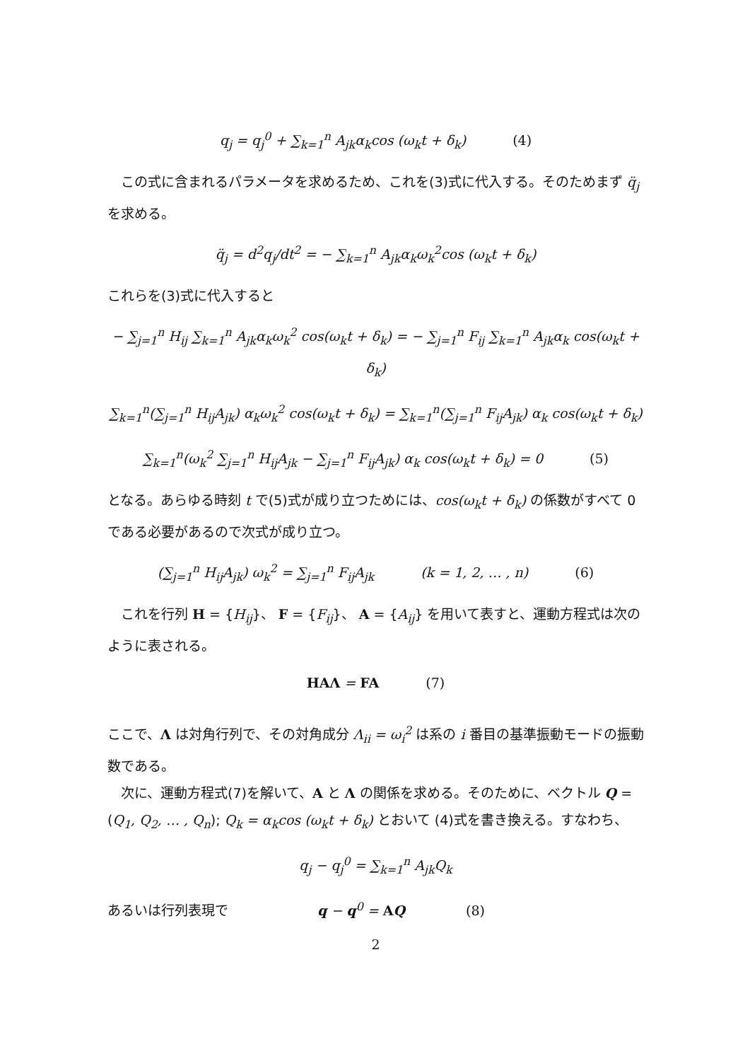q<sub>j</sub> = q<sub>j</sub><sup>0</sup> + ∑<sub>k=1</sub><sup>n</sup> A<sub>jk</sub>α<sub>k</sub>cos (ω<sub>k</sub>t + δ<sub>k</sub>) (4)
この式に含まれるパラメータを求めるため、これを(3)式に代入する。そのためまず q̈<sub>j</sub> を求める。
q̈<sub>j</sub> = d<sup>2</sup>q<sub>j</sub>/dt<sup>2</sup> = − ∑<sub>k=1</sub><sup>n</sup> A<sub>jk</sub>α<sub>k</sub>ω<sub>k</sub><sup>2</sup>cos (ω<sub>k</sub>t + δ<sub>k</sub>)
これらを(3)式に代入すると
− ∑<sub>j=1</sub><sup>n</sup> H<sub>ij</sub> ∑<sub>k=1</sub><sup>n</sup> A<sub>jk</sub>α<sub>k</sub>ω<sub>k</sub><sup>2</sup> cos(ω<sub>k</sub>t + δ<sub>k</sub>) = − ∑<sub>j=1</sub><sup>n</sup> F<sub>ij</sub> ∑<sub>k=1</sub><sup>n</sup> A<sub>jk</sub>α<sub>k</sub> cos(ω<sub>k</sub>t + δ<sub>k</sub>)
∑<sub>k=1</sub><sup>n</sup>(∑<sub>j=1</sub><sup>n</sup> H<sub>ij</sub>A<sub>jk</sub>) α<sub>k</sub>ω<sub>k</sub><sup>2</sup> cos(ω<sub>k</sub>t + δ<sub>k</sub>) = ∑<sub>k=1</sub><sup>n</sup>(∑<sub>j=1</sub><sup>n</sup> F<sub>ij</sub>A<sub>jk</sub>) α<sub>k</sub> cos(ω<sub>k</sub>t + δ<sub>k</sub>)
∑<sub>k=1</sub><sup>n</sup>(ω<sub>k</sub><sup>2</sup> ∑<sub>j=1</sub><sup>n</sup> H<sub>ij</sub>A<sub>jk</sub> − ∑<sub>j=1</sub><sup>n</sup> F<sub>ij</sub>A<sub>jk</sub>) α<sub>k</sub> cos(ω<sub>k</sub>t + δ<sub>k</sub>) = 0 (5)
となる。あらゆる時刻 t で(5)式が成り立つためには、cos(ω<sub>k</sub>t + δ<sub>k</sub>) の係数がすべて 0 である必要があるので次式が成り立つ。
(∑<sub>j=1</sub><sup>n</sup> H<sub>ij</sub>A<sub>jk</sub>) ω<sub>k</sub><sup>2</sup> = ∑<sub>j=1</sub><sup>n</sup> F<sub>ij</sub>A<sub>jk</sub> (k = 1, 2, … , n) (6)
これを行列 H = {H<sub>ij</sub>}、 F = {F<sub>ij</sub>}、 A = {A<sub>ij</sub>} を用いて表すと、運動方程式は次のように表される。
HAΛ = FA (7)
ここで、Λ は対角行列で、その対角成分 Λ<sub>ii</sub> = ω<sub>i</sub><sup>2</sup> は系の i 番目の基準振動モードの振動数である。
次に、運動方程式(7)を解いて、A と Λ の関係を求める。そのために、ベクトル Q = (Q<sub>1</sub>, Q<sub>2</sub>, … , Q<sub>n</sub>); Q<sub>k</sub> = α<sub>k</sub>cos (ω<sub>k</sub>t + δ<sub>k</sub>) とおいて (4)式を書き換える。すなわち、
q<sub>j</sub> − q<sub>j</sub><sup>0</sup> = ∑<sub>k=1</sub><sup>n</sup> A<sub>jk</sub>Q<sub>k</sub>
あるいは行列表現で q − q<sup>0</sup> = AQ (8)
2